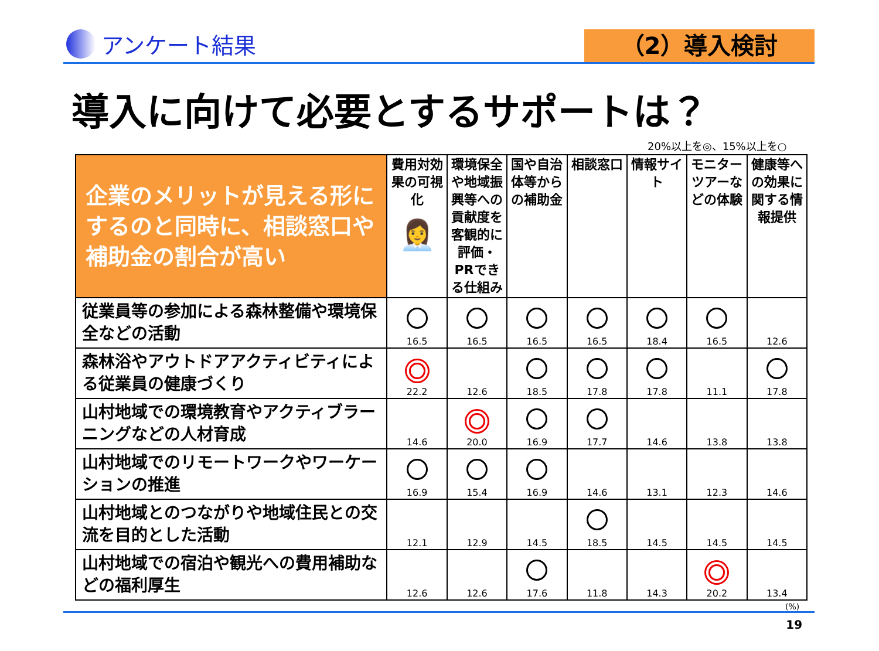アンケート結果 （2）導入検討
導入に向けて必要とするサポートは？
20%以上を◎、15%以上を○
| 企業のメリットが見える形にするのと同時に、相談窓口や補助金の割合が高い | 費用対効果の可視化 👩‍💼 | 環境保全や地域振興等への貢献度を客観的に評価・PRできる仕組み | 国や自治体等からの補助金 | 相談窓口 | 情報サイト | モニターツアーなどの体験 | 健康等への効果に関する情報提供 |
| --- | --- | --- | --- | --- | --- | --- | --- |
| 従業員等の参加による森林整備や環境保全などの活動 | 16.5 | 16.5 | 16.5 | 16.5 | 18.4 | 16.5 | 12.6 |
| 森林浴やアウトドアアクティビティによる従業員の健康づくり | 22.2 | 12.6 | 18.5 | 17.8 | 17.8 | 11.1 | 17.8 |
| 山村地域での環境教育やアクティブラーニングなどの人材育成 | 14.6 | 20.0 | 16.9 | 17.7 | 14.6 | 13.8 | 13.8 |
| 山村地域でのリモートワークやワーケーションの推進 | 16.9 | 15.4 | 16.9 | 14.6 | 13.1 | 12.3 | 14.6 |
| 山村地域とのつながりや地域住民との交流を目的とした活動 | 12.1 | 12.9 | 14.5 | 18.5 | 14.5 | 14.5 | 14.5 |
| 山村地域での宿泊や観光への費用補助などの福利厚生 | 12.6 | 12.6 | 17.6 | 11.8 | 14.3 | 20.2 | 13.4 |
(%)
19